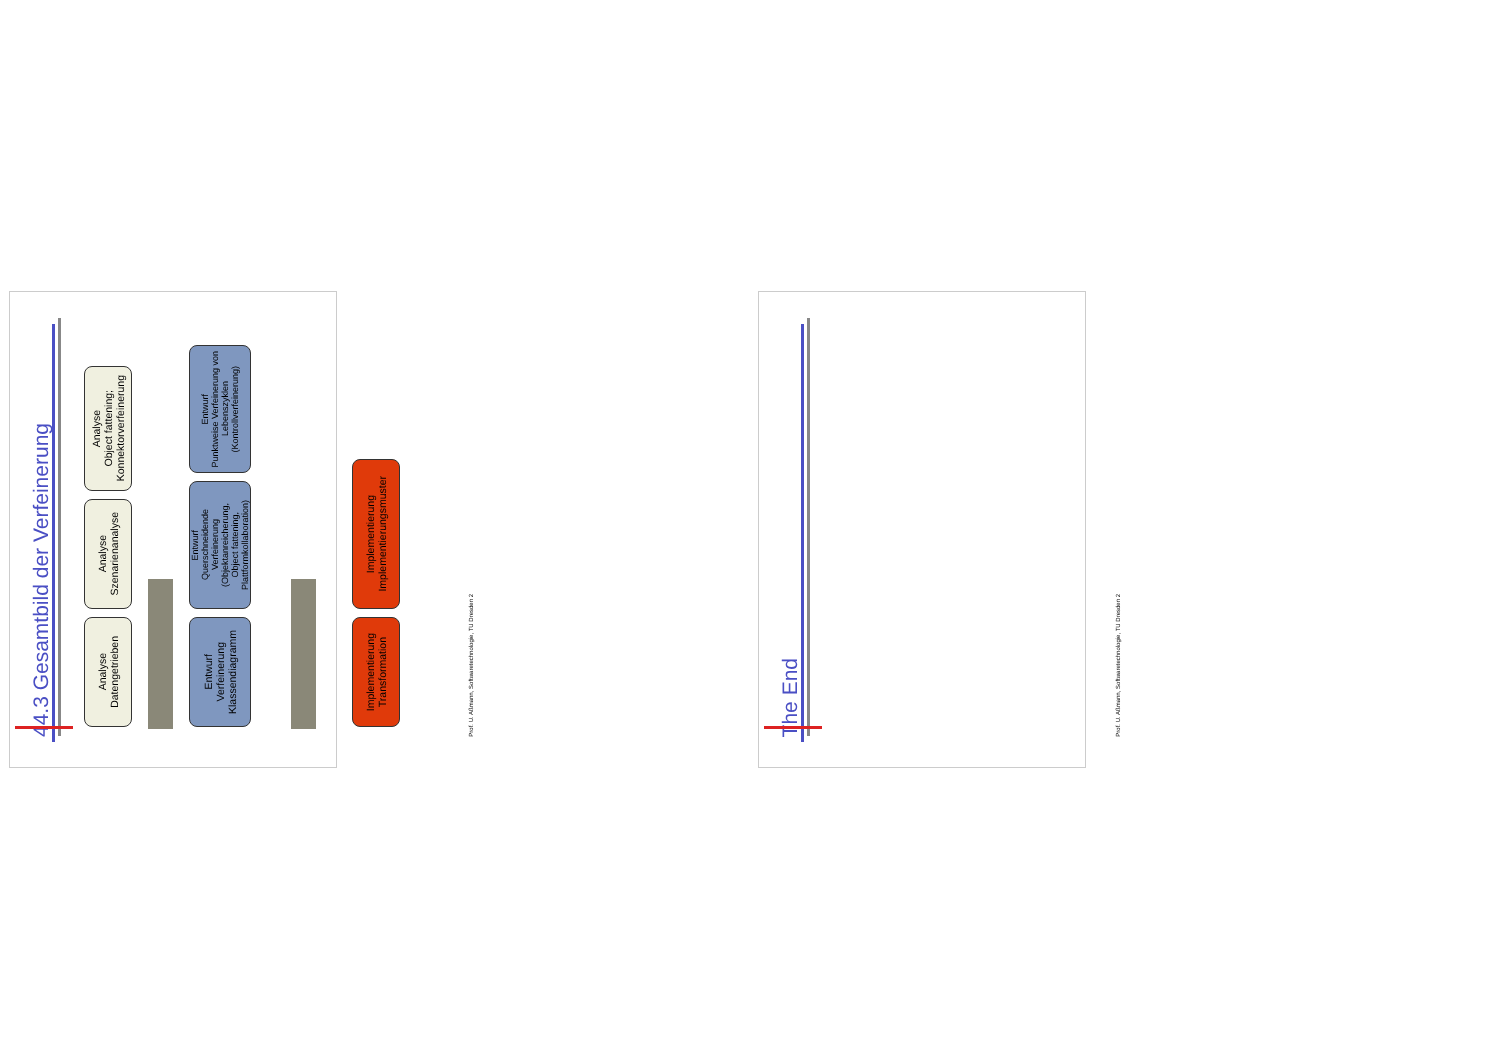44.3 Gesamtbild der Verfeinerung
Analyse
Datengetrieben
Analyse
Szenarienanalyse
Analyse
Object fattening;
Konnektorverfeinerung
Entwurf
Verfeinerung
Klassendiagramm
Entwurf
Querschneidende Verfeinerung
(Objektanreicherung,
Object fattening,
Plattformkollaboration)
Entwurf
Punktweise Verfeinerung von
Lebenszyklen
(Kontrollverfeinerung)
Implementierung
Transformation
Implementierung
Implementierungsmuster
Prof. U. Aßmann, Softwaretechnologie, TU Dresden 2
The End
Prof. U. Aßmann, Softwaretechnologie, TU Dresden 2